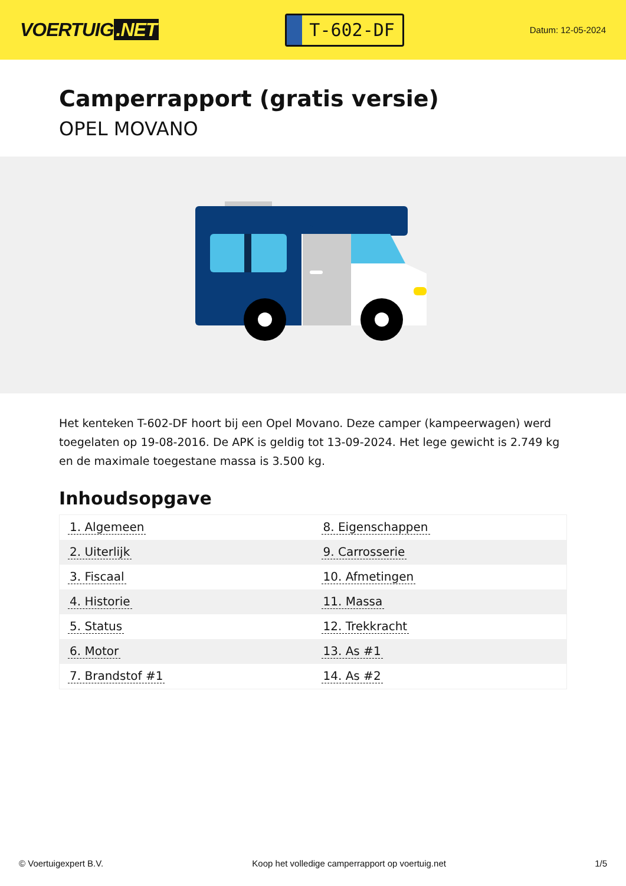VOERTUIG.NET
T-602-DF
Datum: 12-05-2024
Camperrapport (gratis versie)
OPEL MOVANO
Het kenteken T-602-DF hoort bij een Opel Movano. Deze camper (kampeerwagen) werd toegelaten op 19-08-2016. De APK is geldig tot 13-09-2024. Het lege gewicht is 2.749 kg en de maximale toegestane massa is 3.500 kg.
Inhoudsopgave
| 1. Algemeen | 8. Eigenschappen |
| 2. Uiterlijk | 9. Carrosserie |
| 3. Fiscaal | 10. Afmetingen |
| 4. Historie | 11. Massa |
| 5. Status | 12. Trekkracht |
| 6. Motor | 13. As #1 |
| 7. Brandstof #1 | 14. As #2 |
© Voertuigexpert B.V. Koop het volledige camperrapport op voertuig.net
1/5